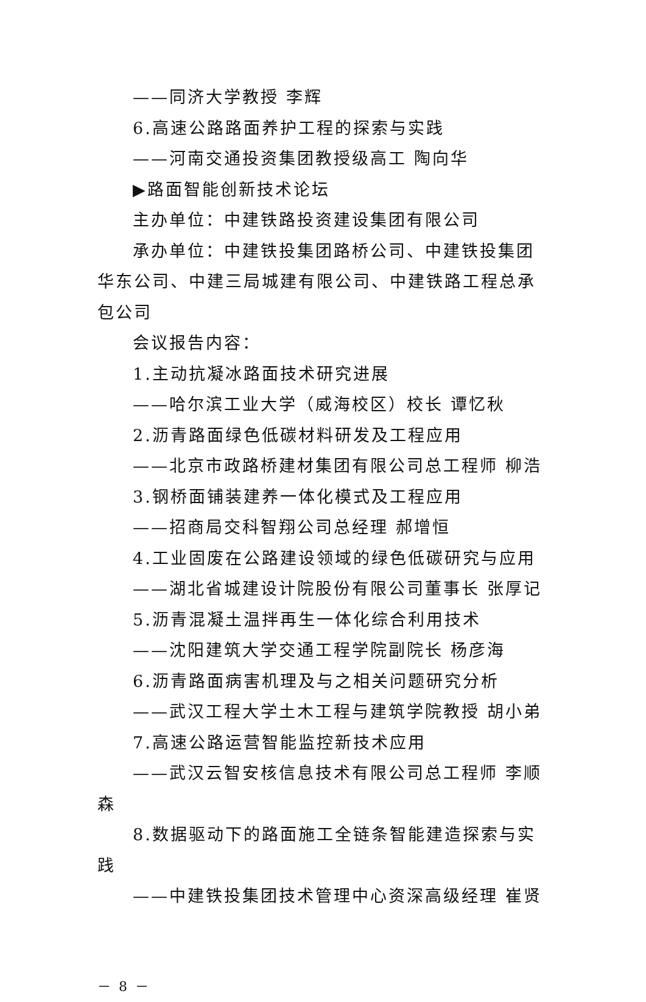——同济大学教授 李辉
6.高速公路路面养护工程的探索与实践
——河南交通投资集团教授级高工 陶向华
▶路面智能创新技术论坛
主办单位：中建铁路投资建设集团有限公司
承办单位：中建铁投集团路桥公司、中建铁投集团华东公司、中建三局城建有限公司、中建铁路工程总承包公司
会议报告内容：
1.主动抗凝冰路面技术研究进展
——哈尔滨工业大学（威海校区）校长 谭忆秋
2.沥青路面绿色低碳材料研发及工程应用
——北京市政路桥建材集团有限公司总工程师 柳浩
3.钢桥面铺装建养一体化模式及工程应用
——招商局交科智翔公司总经理 郝增恒
4.工业固废在公路建设领域的绿色低碳研究与应用
——湖北省城建设计院股份有限公司董事长 张厚记
5.沥青混凝土温拌再生一体化综合利用技术
——沈阳建筑大学交通工程学院副院长 杨彦海
6.沥青路面病害机理及与之相关问题研究分析
——武汉工程大学土木工程与建筑学院教授 胡小弟
7.高速公路运营智能监控新技术应用
——武汉云智安核信息技术有限公司总工程师 李顺森
8.数据驱动下的路面施工全链条智能建造探索与实践
——中建铁投集团技术管理中心资深高级经理 崔贤
－ 8 －